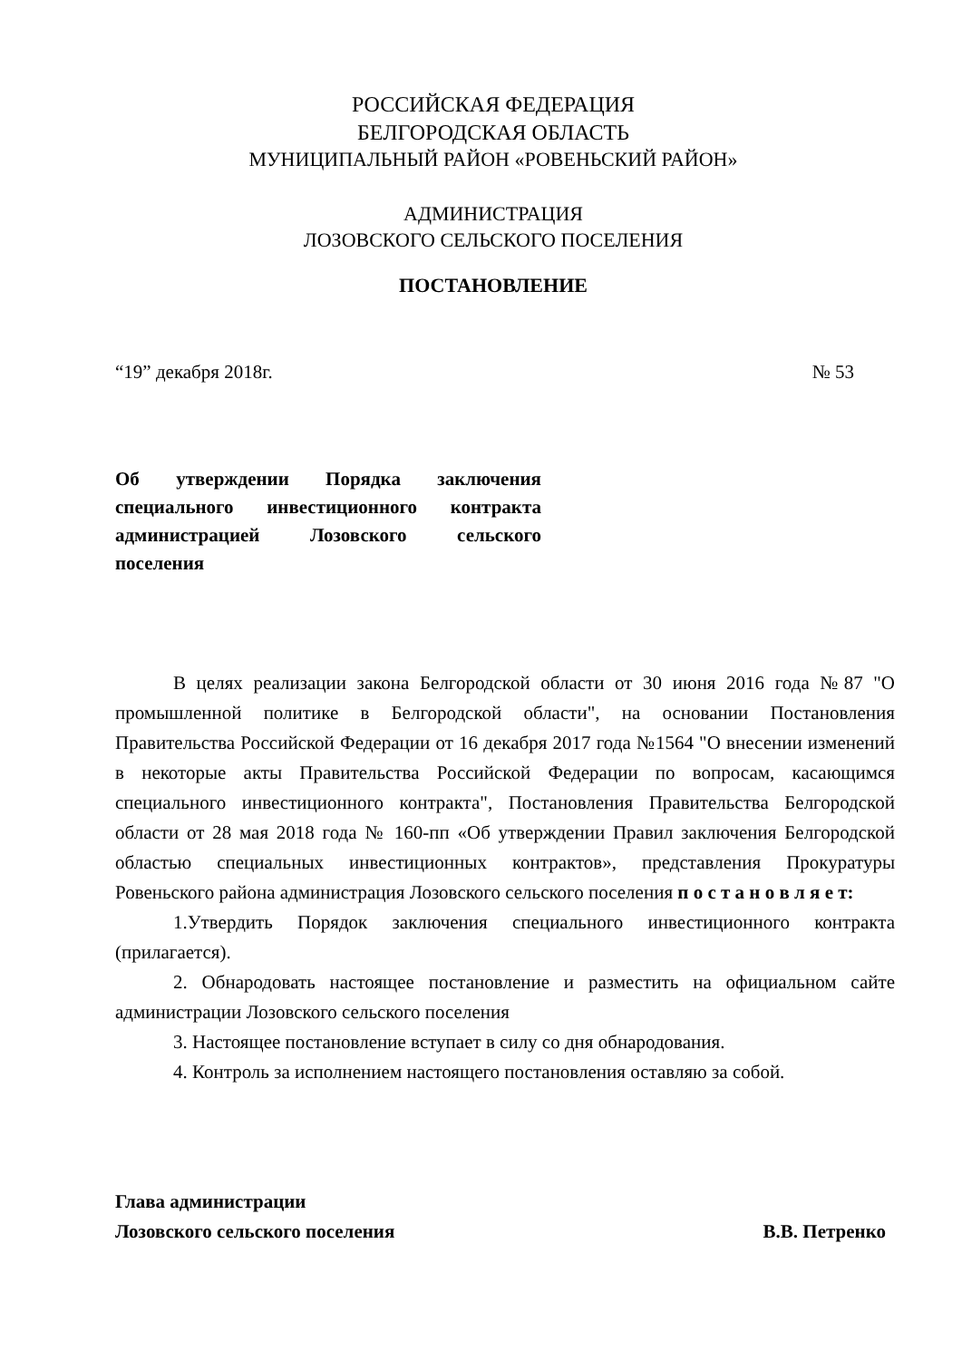РОССИЙСКАЯ ФЕДЕРАЦИЯ
БЕЛГОРОДСКАЯ ОБЛАСТЬ
МУНИЦИПАЛЬНЫЙ РАЙОН «РОВЕНЬСКИЙ РАЙОН»
АДМИНИСТРАЦИЯ
ЛОЗОВСКОГО СЕЛЬСКОГО ПОСЕЛЕНИЯ
ПОСТАНОВЛЕНИЕ
“19” декабря 2018г. № 53
Об утверждении Порядка заключения специального инвестиционного контракта администрацией Лозовского сельского поселения
В целях реализации закона Белгородской области от 30 июня 2016 года №87 "О промышленной политике в Белгородской области", на основании Постановления Правительства Российской Федерации от 16 декабря 2017 года №1564 "О внесении изменений в некоторые акты Правительства Российской Федерации по вопросам, касающимся специального инвестиционного контракта", Постановления Правительства Белгородской области от 28 мая 2018 года № 160-пп «Об утверждении Правил заключения Белгородской областью специальных инвестиционных контрактов», представления Прокуратуры Ровеньского района администрация Лозовского сельского поселения п о с т а н о в л я е т:
1.Утвердить Порядок заключения специального инвестиционного контракта (прилагается).
2. Обнародовать настоящее постановление и разместить на официальном сайте администрации Лозовского сельского поселения
3. Настоящее постановление вступает в силу со дня обнародования.
4. Контроль за исполнением настоящего постановления оставляю за собой.
Глава администрации
Лозовского сельского поселения В.В. Петренко